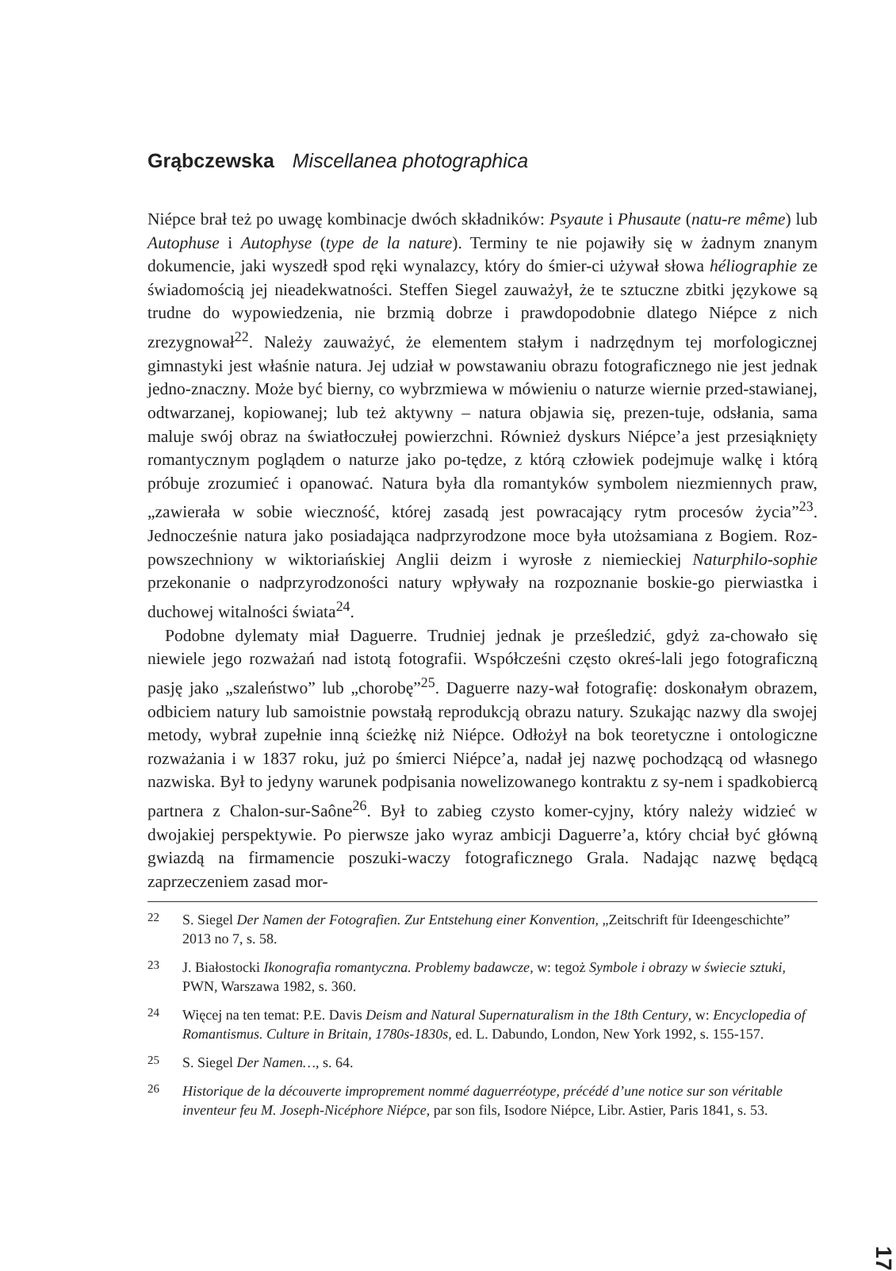Grąbczewska Miscellanea photographica
Niépce brał też po uwagę kombinacje dwóch składników: Psyaute i Phusaute (natu-re même) lub Autophuse i Autophyse (type de la nature). Terminy te nie pojawiły się w żadnym znanym dokumencie, jaki wyszedł spod ręki wynalazcy, który do śmier-ci używał słowa héliographie ze świadomością jej nieadekwatności. Steffen Siegel zauważył, że te sztuczne zbitki językowe są trudne do wypowiedzenia, nie brzmią dobrze i prawdopodobnie dlatego Niépce z nich zrezygnował<sup>22</sup>. Należy zauważyć, że elementem stałym i nadrzędnym tej morfologicznej gimnastyki jest właśnie natura. Jej udział w powstawaniu obrazu fotograficznego nie jest jednak jedno-znaczny. Może być bierny, co wybrzmiewa w mówieniu o naturze wiernie przed-stawianej, odtwarzanej, kopiowanej; lub też aktywny – natura objawia się, prezen-tuje, odsłania, sama maluje swój obraz na światłoczułej powierzchni. Również dyskurs Niépce’a jest przesiąknięty romantycznym poglądem o naturze jako po-tędze, z którą człowiek podejmuje walkę i którą próbuje zrozumieć i opanować. Natura była dla romantyków symbolem niezmiennych praw, „zawierała w sobie wieczność, której zasadą jest powracający rytm procesów życia”<sup>23</sup>. Jednocześnie natura jako posiadająca nadprzyrodzone moce była utożsamiana z Bogiem. Roz-powszechniony w wiktoriańskiej Anglii deizm i wyrosłe z niemieckiej Naturphilo-sophie przekonanie o nadprzyrodzoności natury wpływały na rozpoznanie boskie-go pierwiastka i duchowej witalności świata<sup>24</sup>.
Podobne dylematy miał Daguerre. Trudniej jednak je prześledzić, gdyż za-chowało się niewiele jego rozważań nad istotą fotografii. Współcześni często okreś-lali jego fotograficzną pasję jako „szaleństwo” lub „chorobę”<sup>25</sup>. Daguerre nazy-wał fotografię: doskonałym obrazem, odbiciem natury lub samoistnie powstałą reprodukcją obrazu natury. Szukając nazwy dla swojej metody, wybrał zupełnie inną ścieżkę niż Niépce. Odłożył na bok teoretyczne i ontologiczne rozważania i w 1837 roku, już po śmierci Niépce’a, nadał jej nazwę pochodzącą od własnego nazwiska. Był to jedyny warunek podpisania nowelizowanego kontraktu z sy-nem i spadkobiercą partnera z Chalon-sur-Saône<sup>26</sup>. Był to zabieg czysto komer-cyjny, który należy widzieć w dwojakiej perspektywie. Po pierwsze jako wyraz ambicji Daguerre’a, który chciał być główną gwiazdą na firmamencie poszuki-waczy fotograficznego Grala. Nadając nazwę będącą zaprzeczeniem zasad mor-
<sup>22</sup> S. Siegel Der Namen der Fotografien. Zur Entstehung einer Konvention, „Zeitschrift für Ideengeschichte” 2013 no 7, s. 58.
<sup>23</sup> J. Białostocki Ikonografia romantyczna. Problemy badawcze, w: tegoż Symbole i obrazy w świecie sztuki, PWN, Warszawa 1982, s. 360.
<sup>24</sup> Więcej na ten temat: P.E. Davis Deism and Natural Supernaturalism in the 18th Century, w: Encyclopedia of Romantismus. Culture in Britain, 1780s-1830s, ed. L. Dabundo, London, New York 1992, s. 155-157.
<sup>25</sup> S. Siegel Der Namen…, s. 64.
<sup>26</sup> Historique de la découverte improprement nommé daguerréotype, précédé d’une notice sur son véritable inventeur feu M. Joseph-Nicéphore Niépce, par son fils, Isodore Niépce, Libr. Astier, Paris 1841, s. 53.
17